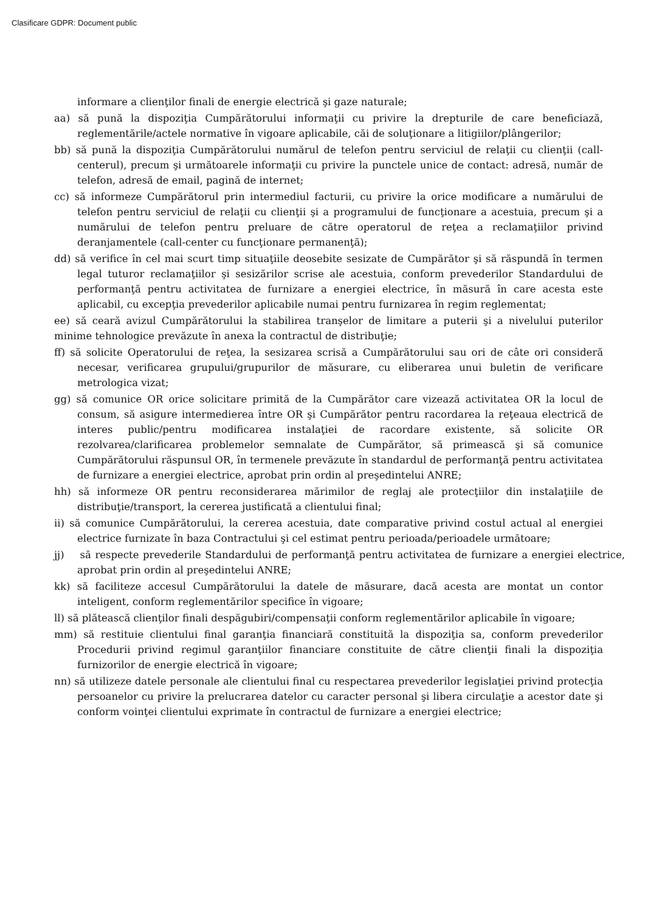Clasificare GDPR: Document public
informare a clienţilor finali de energie electrică şi gaze naturale;
aa) să pună la dispoziţia Cumpărătorului informaţii cu privire la drepturile de care beneficiază, reglementările/actele normative în vigoare aplicabile, căi de soluţionare a litigiilor/plângerilor;
bb) să pună la dispoziţia Cumpărătorului numărul de telefon pentru serviciul de relaţii cu clienţii (call- centerul), precum şi următoarele informaţii cu privire la punctele unice de contact: adresă, număr de telefon, adresă de email, pagină de internet;
cc) să informeze Cumpărătorul prin intermediul facturii, cu privire la orice modificare a numărului de telefon pentru serviciul de relaţii cu clienţii şi a programului de funcţionare a acestuia, precum şi a numărului de telefon pentru preluare de către operatorul de reţea a reclamaţiilor privind deranjamentele (call-center cu funcţionare permanenţă);
dd) să verifice în cel mai scurt timp situaţiile deosebite sesizate de Cumpărător şi să răspundă în termen legal tuturor reclamaţiilor şi sesizărilor scrise ale acestuia, conform prevederilor Standardului de performanţă pentru activitatea de furnizare a energiei electrice, în măsură în care acesta este aplicabil, cu excepţia prevederilor aplicabile numai pentru furnizarea în regim reglementat;
ee) să ceară avizul Cumpărătorului la stabilirea tranşelor de limitare a puterii şi a nivelului puterilor minime tehnologice prevăzute în anexa la contractul de distribuţie;
ff) să solicite Operatorului de reţea, la sesizarea scrisă a Cumpărătorului sau ori de câte ori consideră necesar, verificarea grupului/grupurilor de măsurare, cu eliberarea unui buletin de verificare metrologica vizat;
gg) să comunice OR orice solicitare primită de la Cumpărător care vizează activitatea OR la locul de consum, să asigure intermedierea între OR şi Cumpărător pentru racordarea la reţeaua electrică de interes public/pentru modificarea instalaţiei de racordare existente, să solicite OR rezolvarea/clarificarea problemelor semnalate de Cumpărător, să primească şi să comunice Cumpărătorului răspunsul OR, în termenele prevăzute în standardul de performanţă pentru activitatea de furnizare a energiei electrice, aprobat prin ordin al preşedintelui ANRE;
hh) să informeze OR pentru reconsiderarea mărimilor de reglaj ale protecţiilor din instalaţiile de distribuţie/transport, la cererea justificată a clientului final;
ii) să comunice Cumpărătorului, la cererea acestuia, date comparative privind costul actual al energiei electrice furnizate în baza Contractului şi cel estimat pentru perioada/perioadele următoare;
jj) să respecte prevederile Standardului de performanţă pentru activitatea de furnizare a energiei electrice, aprobat prin ordin al preşedintelui ANRE;
kk) să faciliteze accesul Cumpărătorului la datele de măsurare, dacă acesta are montat un contor inteligent, conform reglementărilor specifice în vigoare;
ll) să plătească clienţilor finali despăgubiri/compensaţii conform reglementărilor aplicabile în vigoare;
mm) să restituie clientului final garanţia financiară constituită la dispoziţia sa, conform prevederilor Procedurii privind regimul garanţiilor financiare constituite de către clienţii finali la dispoziţia furnizorilor de energie electrică în vigoare;
nn) să utilizeze datele personale ale clientului final cu respectarea prevederilor legislaţiei privind protecţia persoanelor cu privire la prelucrarea datelor cu caracter personal şi libera circulaţie a acestor date şi conform voinţei clientului exprimate în contractul de furnizare a energiei electrice;